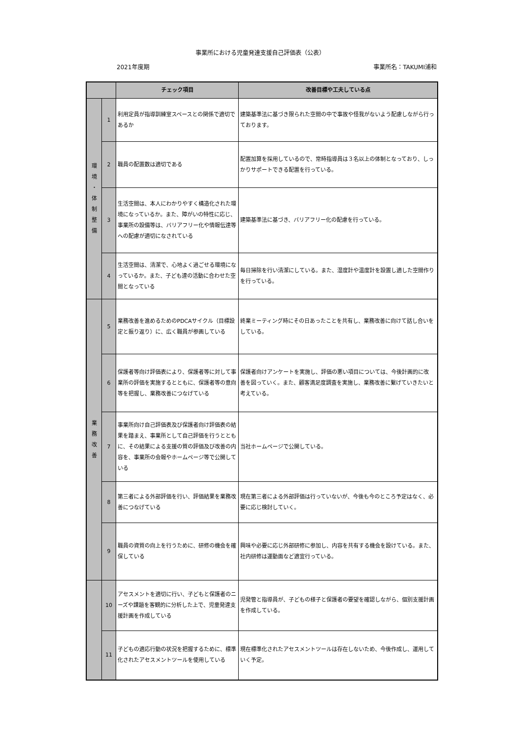事業所における児童発達支援自己評価表（公表）
2021年度期 事業所名：TAKUMI浦和
| | | チェック項目 | 改善目標や工夫している点 |
| --- | --- | --- | --- |
| 環 境 ・ 体 制 整 備 | 1 | 利用定員が指導訓練室スペースとの関係で適切であるか | 建築基準法に基づき限られた空間の中で事故や怪我がないよう配慮しながら行っております。 |
| | 2 | 職員の配置数は適切である | 配置加算を採用しているので、常時指導員は３名以上の体制となっており、しっかりサポートできる配置を行っている。 |
| | 3 | 生活空間は、本人にわかりやすく構造化された環境になっているか。また、障がいの特性に応じ、事業所の設備等は、バリアフリー化や情報伝達等への配慮が適切になされている | 建築基準法に基づき、バリアフリー化の配慮を行っている。 |
| | 4 | 生活空間は、清潔で、心地よく過ごせる環境になっているか。また、子ども達の活動に合わせた空間となっている | 毎日掃除を行い清潔にしている。また、湿度計や温度計を設置し適した空間作りを行っている。 |
| 業 務 改 善 | 5 | 業務改善を進めるためのPDCAサイクル（目標設定と振り返り）に、広く職員が参画している | 終業ミーティング時にその日あったことを共有し、業務改善に向けて話し合いをしている。 |
| | 6 | 保護者等向け評価表により、保護者等に対して事業所の評価を実施するとともに、保護者等の意向等を把握し、業務改善につなげている | 保護者向けアンケートを実施し、評価の悪い項目については、今後計画的に改 善を図っていく。また、顧客満足度調査を実施し、業務改善に繋げていきたいと考えている。 |
| | 7 | 事業所向け自己評価表及び保護者向け評価表の結果を踏まえ、事業所として自己評価を行うとともに、その結果による支援の質の評価及び改善の内容を、事業所の会報やホームページ等で公開している | 当社ホームページで公開している。 |
| | 8 | 第三者による外部評価を行い、評価結果を業務改善につなげている | 現在第三者による外部評価は行っていないが、今後も今のところ予定はなく、必要に応じ検討していく。 |
| | 9 | 職員の資質の向上を行うために、研修の機会を確保している | 興味や必要に応じ外部研修に参加し、内容を共有する機会を設けている。また、社内研修は運動面など適宜行っている。 |
| | 10 | アセスメントを適切に行い、子どもと保護者のニーズや課題を客観的に分析した上で、児童発達支援計画を作成している | 児発管と指導員が、子どもの様子と保護者の要望を確認しながら、個別支援計画を作成している。 |
| | 11 | 子どもの適応行動の状況を把握するために、標準化されたアセスメントツールを使用している | 現在標準化されたアセスメントツールは存在しないため、今後作成し、運用していく予定。 |